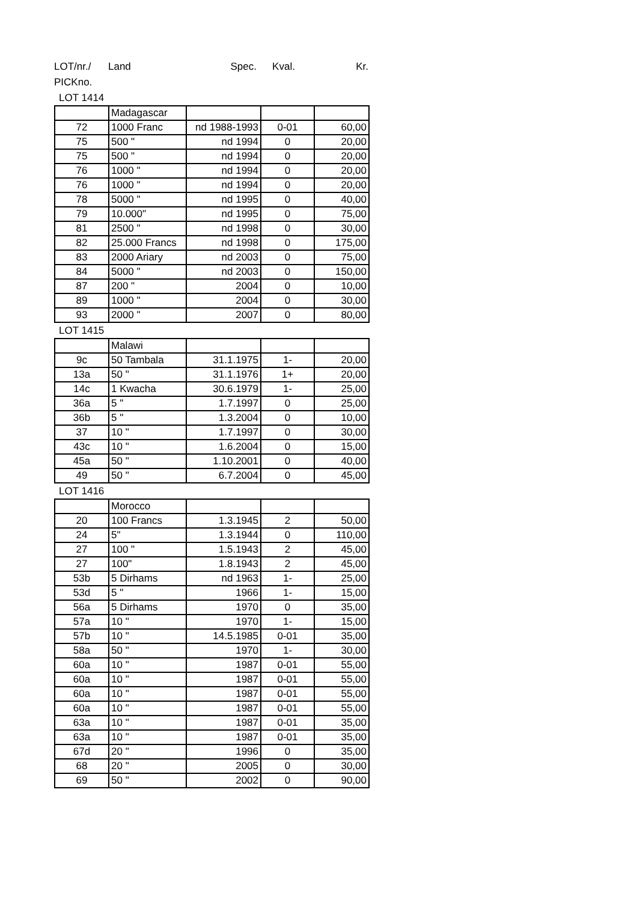LOT/nr./ Land Spec. Kval. Kr.
PICKno.
LOT 1414
| | Madagascar | | | |
| 72 | 1000 Franc | nd 1988-1993 | 0-01 | 60,00 |
| 75 | 500 " | nd 1994 | 0 | 20,00 |
| 75 | 500 " | nd 1994 | 0 | 20,00 |
| 76 | 1000 " | nd 1994 | 0 | 20,00 |
| 76 | 1000 " | nd 1994 | 0 | 20,00 |
| 78 | 5000 " | nd 1995 | 0 | 40,00 |
| 79 | 10.000" | nd 1995 | 0 | 75,00 |
| 81 | 2500 " | nd 1998 | 0 | 30,00 |
| 82 | 25.000 Francs | nd 1998 | 0 | 175,00 |
| 83 | 2000 Ariary | nd 2003 | 0 | 75,00 |
| 84 | 5000 " | nd 2003 | 0 | 150,00 |
| 87 | 200 " | 2004 | 0 | 10,00 |
| 89 | 1000 " | 2004 | 0 | 30,00 |
| 93 | 2000 " | 2007 | 0 | 80,00 |
LOT 1415
| | Malawi | | | |
| 9c | 50 Tambala | 31.1.1975 | 1- | 20,00 |
| 13a | 50 " | 31.1.1976 | 1+ | 20,00 |
| 14c | 1 Kwacha | 30.6.1979 | 1- | 25,00 |
| 36a | 5 " | 1.7.1997 | 0 | 25,00 |
| 36b | 5 " | 1.3.2004 | 0 | 10,00 |
| 37 | 10 " | 1.7.1997 | 0 | 30,00 |
| 43c | 10 " | 1.6.2004 | 0 | 15,00 |
| 45a | 50 " | 1.10.2001 | 0 | 40,00 |
| 49 | 50 " | 6.7.2004 | 0 | 45,00 |
LOT 1416
| | Morocco | | | |
| 20 | 100 Francs | 1.3.1945 | 2 | 50,00 |
| 24 | 5" | 1.3.1944 | 0 | 110,00 |
| 27 | 100 " | 1.5.1943 | 2 | 45,00 |
| 27 | 100" | 1.8.1943 | 2 | 45,00 |
| 53b | 5 Dirhams | nd 1963 | 1- | 25,00 |
| 53d | 5 " | 1966 | 1- | 15,00 |
| 56a | 5 Dirhams | 1970 | 0 | 35,00 |
| 57a | 10 " | 1970 | 1- | 15,00 |
| 57b | 10 " | 14.5.1985 | 0-01 | 35,00 |
| 58a | 50 " | 1970 | 1- | 30,00 |
| 60a | 10 " | 1987 | 0-01 | 55,00 |
| 60a | 10 " | 1987 | 0-01 | 55,00 |
| 60a | 10 " | 1987 | 0-01 | 55,00 |
| 60a | 10 " | 1987 | 0-01 | 55,00 |
| 63a | 10 " | 1987 | 0-01 | 35,00 |
| 63a | 10 " | 1987 | 0-01 | 35,00 |
| 67d | 20 " | 1996 | 0 | 35,00 |
| 68 | 20 " | 2005 | 0 | 30,00 |
| 69 | 50 " | 2002 | 0 | 90,00 |